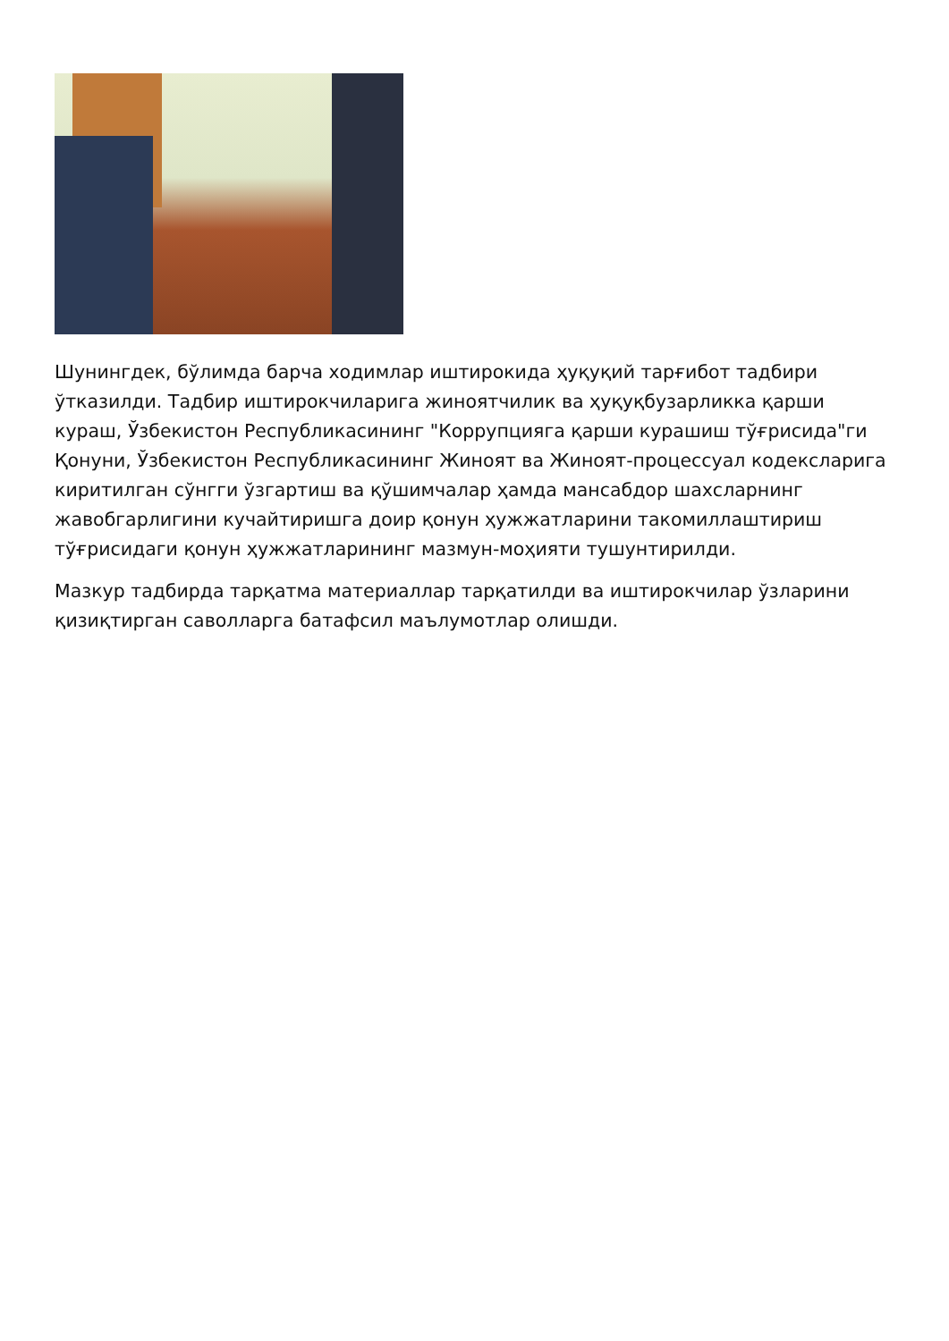Шунингдек, бўлимда барча ходимлар иштирокида ҳуқуқий тарғибот тадбири ўтказилди. Тадбир иштирокчиларига жиноятчилик ва ҳуқуқбузарликка қарши кураш, Ўзбекистон Республикасининг "Коррупцияга қарши курашиш тўғрисида"ги Қонуни, Ўзбекистон Республикасининг Жиноят ва Жиноят-процессуал кодексларига киритилган сўнгги ўзгартиш ва қўшимчалар ҳамда мансабдор шахсларнинг жавобгарлигини кучайтиришга доир қонун ҳужжатларини такомиллаштириш тўғрисидаги қонун ҳужжатларининг мазмун-моҳияти тушунтирилди.
Мазкур тадбирда тарқатма материаллар тарқатилди ва иштирокчилар ўзларини қизиқтирган саволларга батафсил маълумотлар олишди.